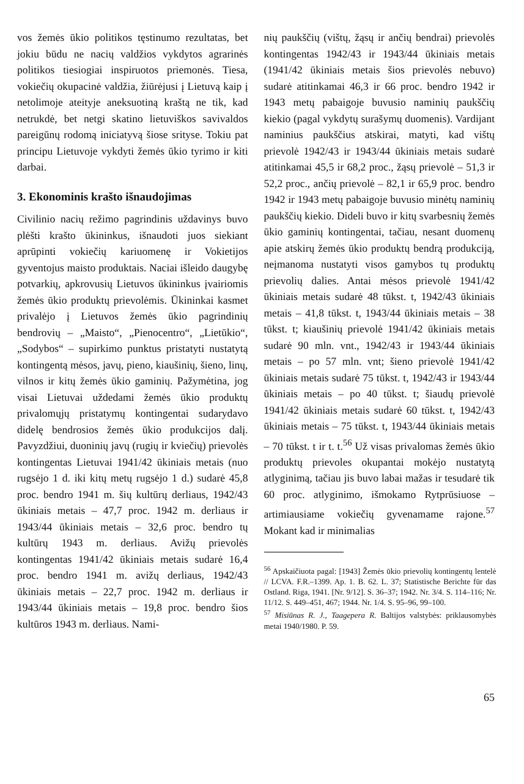vos žemės ūkio politikos tęstinumo rezultatas, bet jokiu būdu ne nacių valdžios vykdytos agrarinės politikos tiesiogiai inspiruotos priemonės. Tiesa, vokiečių okupacinė valdžia, žiūrėjusi į Lietuvą kaip į netolimoje ateityje aneksuotiną kraštą ne tik, kad netrukdė, bet netgi skatino lietuviškos savivaldos pareigūnų rodomą iniciatyvą šiose srityse. Tokiu pat principu Lietuvoje vykdyti žemės ūkio tyrimo ir kiti darbai.
3. Ekonominis krašto išnaudojimas
Civilinio nacių režimo pagrindinis uždavinys buvo plėšti krašto ūkininkus, išnaudoti juos siekiant aprūpinti vokiečių kariuomenę ir Vokietijos gyventojus maisto produktais. Naciai išleido daugybę potvarkių, apkrovusių Lietuvos ūkininkus įvairiomis žemės ūkio produktų prievolėmis. Ūkininkai kasmet privalėjo į Lietuvos žemės ūkio pagrindinių bendrovių – „Maisto“, „Pienocentro“, „Lietūkio“, „Sodybos“ – supirkimo punktus pristatyti nustatytą kontingentą mėsos, javų, pieno, kiaušinių, šieno, linų, vilnos ir kitų žemės ūkio gaminių. Pažymėtina, jog visai Lietuvai uždedami žemės ūkio produktų privalomųjų pristatymų kontingentai sudarydavo didelę bendrosios žemės ūkio produkcijos dalį. Pavyzdžiui, duoninių javų (rugių ir kviečių) prievolės kontingentas Lietuvai 1941/42 ūkiniais metais (nuo rugsėjo 1 d. iki kitų metų rugsėjo 1 d.) sudarė 45,8 proc. bendro 1941 m. šių kultūrų derliaus, 1942/43 ūkiniais metais – 47,7 proc. 1942 m. derliaus ir 1943/44 ūkiniais metais – 32,6 proc. bendro tų kultūrų 1943 m. derliaus. Avižų prievolės kontingentas 1941/42 ūkiniais metais sudarė 16,4 proc. bendro 1941 m. avižų derliaus, 1942/43 ūkiniais metais – 22,7 proc. 1942 m. derliaus ir 1943/44 ūkiniais metais – 19,8 proc. bendro šios kultūros 1943 m. derliaus. Nami-
nių paukščių (vištų, žąsų ir ančių bendrai) prievolės kontingentas 1942/43 ir 1943/44 ūkiniais metais (1941/42 ūkiniais metais šios prievolės nebuvo) sudarė atitinkamai 46,3 ir 66 proc. bendro 1942 ir 1943 metų pabaigoje buvusio naminių paukščių kiekio (pagal vykdytų surašymų duomenis). Vardijant naminius paukščius atskirai, matyti, kad vištų prievolė 1942/43 ir 1943/44 ūkiniais metais sudarė atitinkamai 45,5 ir 68,2 proc., žąsų prievolė – 51,3 ir 52,2 proc., ančių prievolė – 82,1 ir 65,9 proc. bendro 1942 ir 1943 metų pabaigoje buvusio minėtų naminių paukščių kiekio. Dideli buvo ir kitų svarbesnių žemės ūkio gaminių kontingentai, tačiau, nesant duomenų apie atskirų žemės ūkio produktų bendrą produkciją, neįmanoma nustatyti visos gamybos tų produktų prievolių dalies. Antai mėsos prievolė 1941/42 ūkiniais metais sudarė 48 tūkst. t, 1942/43 ūkiniais metais – 41,8 tūkst. t, 1943/44 ūkiniais metais – 38 tūkst. t; kiaušinių prievolė 1941/42 ūkiniais metais sudarė 90 mln. vnt., 1942/43 ir 1943/44 ūkiniais metais – po 57 mln. vnt; šieno prievolė 1941/42 ūkiniais metais sudarė 75 tūkst. t, 1942/43 ir 1943/44 ūkiniais metais – po 40 tūkst. t; šiaudų prievolė 1941/42 ūkiniais metais sudarė 60 tūkst. t, 1942/43 ūkiniais metais – 75 tūkst. t, 1943/44 ūkiniais metais – 70 tūkst. t ir t. t.<sup>56</sup> Už visas privalomas žemės ūkio produktų prievoles okupantai mokėjo nustatytą atlyginimą, tačiau jis buvo labai mažas ir tesudarė tik 60 proc. atlyginimo, išmokamo Rytprūsiuose – artimiausiame vokiečių gyvenamame rajone.<sup>57</sup> Mokant kad ir minimalias
<sup>56</sup> Apskaičiuota pagal: [1943] Žemės ūkio prievolių kontingentų lentelė // LCVA. F.R.–1399. Ap. 1. B. 62. L. 37; Statistische Berichte für das Ostland. Riga, 1941. [Nr. 9/12]. S. 36–37; 1942. Nr. 3/4. S. 114–116; Nr. 11/12. S. 449–451, 467; 1944. Nr. 1/4. S. 95–96, 99–100.
<sup>57</sup> Misiūnas R. J., Taagepera R. Baltijos valstybės: priklausomybės metai 1940/1980. P. 59.
65